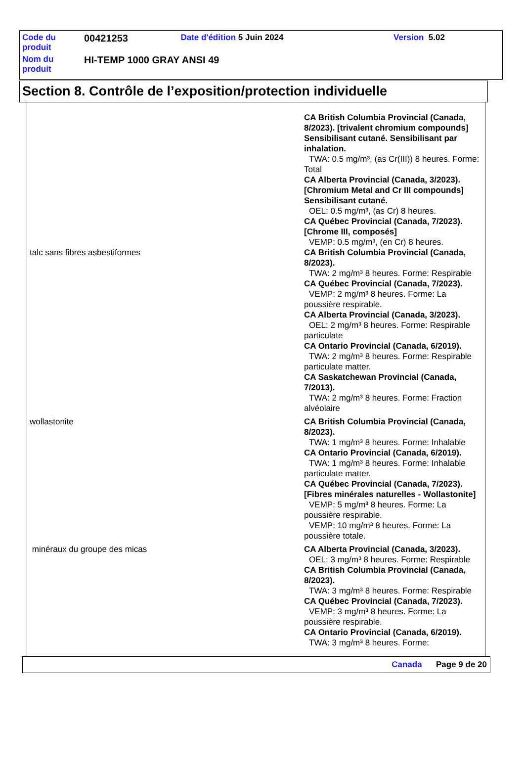| Code du produit | 00421253 | Date d'édition 5 Juin 2024 | Version 5.02 |
| Nom du produit | HI-TEMP 1000 GRAY ANSI 49 | | |
Section 8. Contrôle de l’exposition/protection individuelle
| | CA British Columbia Provincial (Canada, 8/2023). [trivalent chromium compounds] Sensibilisant cutané. Sensibilisant par inhalation. TWA: 0.5 mg/m³, (as Cr(III)) 8 heures. Forme: Total CA Alberta Provincial (Canada, 3/2023). [Chromium Metal and Cr III compounds] Sensibilisant cutané. OEL: 0.5 mg/m³, (as Cr) 8 heures. CA Québec Provincial (Canada, 7/2023). [Chrome III, composés] VEMP: 0.5 mg/m³, (en Cr) 8 heures. |
| talc sans fibres asbestiformes | CA British Columbia Provincial (Canada, 8/2023). TWA: 2 mg/m³ 8 heures. Forme: Respirable CA Québec Provincial (Canada, 7/2023). VEMP: 2 mg/m³ 8 heures. Forme: La poussière respirable. CA Alberta Provincial (Canada, 3/2023). OEL: 2 mg/m³ 8 heures. Forme: Respirable particulate CA Ontario Provincial (Canada, 6/2019). TWA: 2 mg/m³ 8 heures. Forme: Respirable particulate matter. CA Saskatchewan Provincial (Canada, 7/2013). TWA: 2 mg/m³ 8 heures. Forme: Fraction alvéolaire |
| wollastonite | CA British Columbia Provincial (Canada, 8/2023). TWA: 1 mg/m³ 8 heures. Forme: Inhalable CA Ontario Provincial (Canada, 6/2019). TWA: 1 mg/m³ 8 heures. Forme: Inhalable particulate matter. CA Québec Provincial (Canada, 7/2023). [Fibres minérales naturelles - Wollastonite] VEMP: 5 mg/m³ 8 heures. Forme: La poussière respirable. VEMP: 10 mg/m³ 8 heures. Forme: La poussière totale. |
| minéraux du groupe des micas | CA Alberta Provincial (Canada, 3/2023). OEL: 3 mg/m³ 8 heures. Forme: Respirable CA British Columbia Provincial (Canada, 8/2023). TWA: 3 mg/m³ 8 heures. Forme: Respirable CA Québec Provincial (Canada, 7/2023). VEMP: 3 mg/m³ 8 heures. Forme: La poussière respirable. CA Ontario Provincial (Canada, 6/2019). TWA: 3 mg/m³ 8 heures. Forme: |
Canada Page 9 de 20